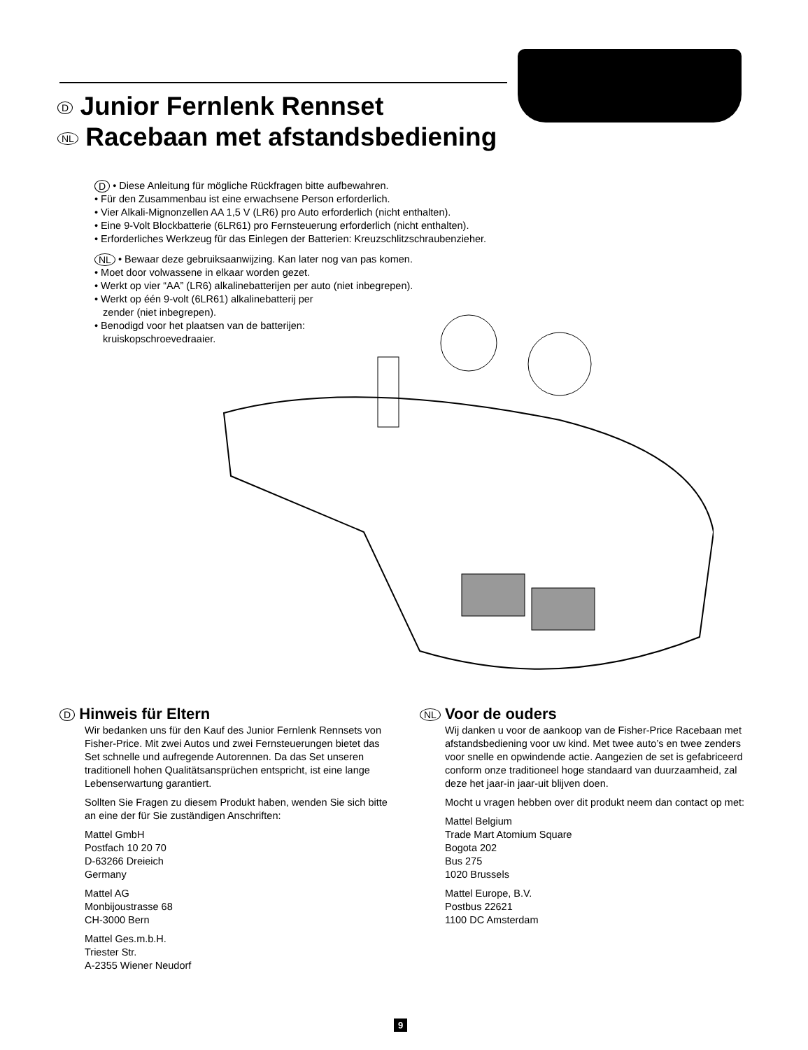D Junior Fernlenk Rennset
NL Racebaan met afstandsbediening
D • Diese Anleitung für mögliche Rückfragen bitte aufbewahren.
• Für den Zusammenbau ist eine erwachsene Person erforderlich.
• Vier Alkali-Mignonzellen AA 1,5 V (LR6) pro Auto erforderlich (nicht enthalten).
• Eine 9-Volt Blockbatterie (6LR61) pro Fernsteuerung erforderlich (nicht enthalten).
• Erforderliches Werkzeug für das Einlegen der Batterien: Kreuzschlitzschraubenzieher.
NL • Bewaar deze gebruiksaanwijzing. Kan later nog van pas komen.
• Moet door volwassene in elkaar worden gezet.
• Werkt op vier “AA” (LR6) alkalinebatterijen per auto (niet inbegrepen).
• Werkt op één 9-volt (6LR61) alkalinebatterij per
zender (niet inbegrepen).
• Benodigd voor het plaatsen van de batterijen:
kruiskopschroevedraaier.
D Hinweis für Eltern
Wir bedanken uns für den Kauf des Junior Fernlenk Rennsets von Fisher-Price. Mit zwei Autos und zwei Fernsteuerungen bietet das Set schnelle und aufregende Autorennen. Da das Set unseren traditionell hohen Qualitätsansprüchen entspricht, ist eine lange Lebenserwartung garantiert.
Sollten Sie Fragen zu diesem Produkt haben, wenden Sie sich bitte an eine der für Sie zuständigen Anschriften:
Mattel GmbH
Postfach 10 20 70
D-63266 Dreieich
Germany
Mattel AG
Monbijoustrasse 68
CH-3000 Bern
Mattel Ges.m.b.H.
Triester Str.
A-2355 Wiener Neudorf
NL Voor de ouders
Wij danken u voor de aankoop van de Fisher-Price Racebaan met afstandsbediening voor uw kind. Met twee auto’s en twee zenders voor snelle en opwindende actie. Aangezien de set is gefabriceerd conform onze traditioneel hoge standaard van duurzaamheid, zal deze het jaar-in jaar-uit blijven doen.
Mocht u vragen hebben over dit produkt neem dan contact op met:
Mattel Belgium
Trade Mart Atomium Square
Bogota 202
Bus 275
1020 Brussels
Mattel Europe, B.V.
Postbus 22621
1100 DC Amsterdam
9